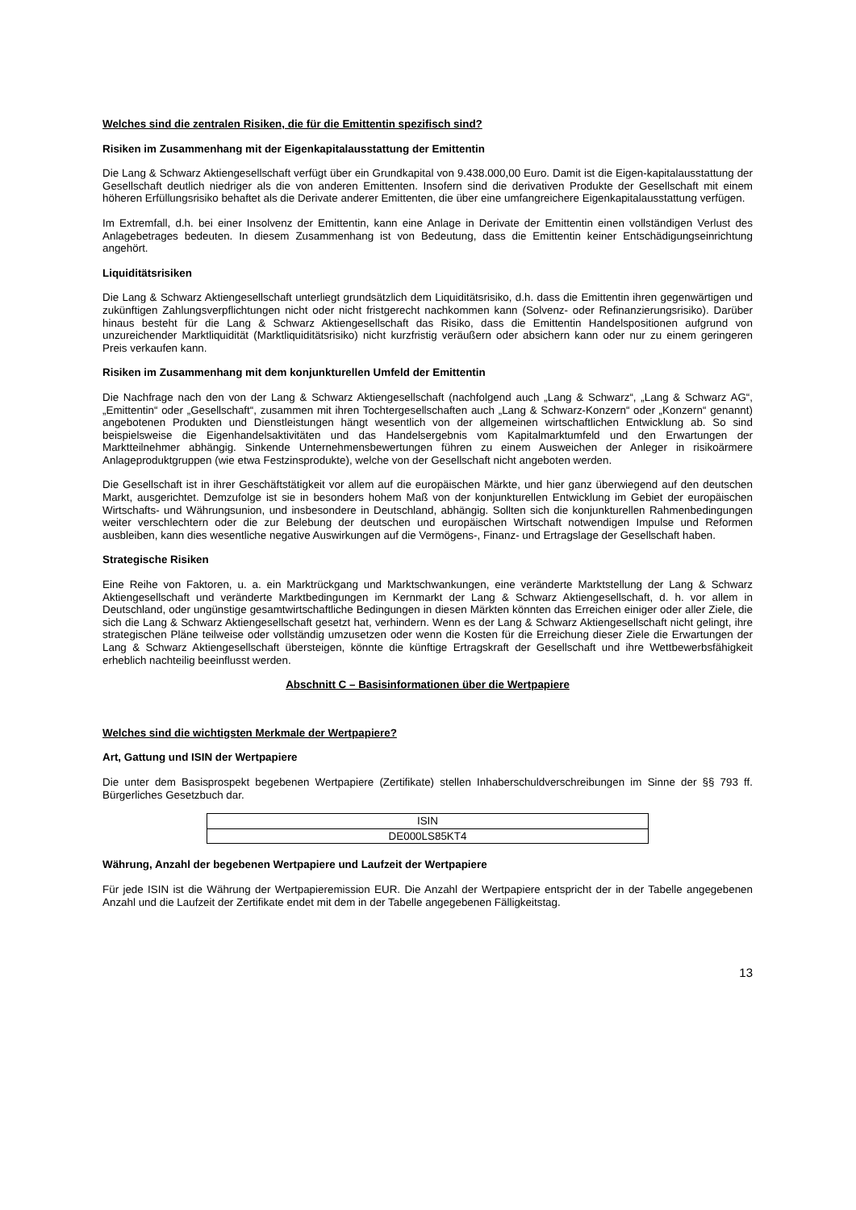Welches sind die zentralen Risiken, die für die Emittentin spezifisch sind?
Risiken im Zusammenhang mit der Eigenkapitalausstattung der Emittentin
Die Lang & Schwarz Aktiengesellschaft verfügt über ein Grundkapital von 9.438.000,00 Euro. Damit ist die Eigen-kapitalausstattung der Gesellschaft deutlich niedriger als die von anderen Emittenten. Insofern sind die derivativen Produkte der Gesellschaft mit einem höheren Erfüllungsrisiko behaftet als die Derivate anderer Emittenten, die über eine umfangreichere Eigenkapitalausstattung verfügen.
Im Extremfall, d.h. bei einer Insolvenz der Emittentin, kann eine Anlage in Derivate der Emittentin einen vollständigen Verlust des Anlagebetrages bedeuten. In diesem Zusammenhang ist von Bedeutung, dass die Emittentin keiner Entschädigungseinrichtung angehört.
Liquiditätsrisiken
Die Lang & Schwarz Aktiengesellschaft unterliegt grundsätzlich dem Liquiditätsrisiko, d.h. dass die Emittentin ihren gegenwärtigen und zukünftigen Zahlungsverpflichtungen nicht oder nicht fristgerecht nachkommen kann (Solvenz- oder Refinanzierungsrisiko). Darüber hinaus besteht für die Lang & Schwarz Aktiengesellschaft das Risiko, dass die Emittentin Handelspositionen aufgrund von unzureichender Marktliquidität (Marktliquiditätsrisiko) nicht kurzfristig veräußern oder absichern kann oder nur zu einem geringeren Preis verkaufen kann.
Risiken im Zusammenhang mit dem konjunkturellen Umfeld der Emittentin
Die Nachfrage nach den von der Lang & Schwarz Aktiengesellschaft (nachfolgend auch „Lang & Schwarz“, „Lang & Schwarz AG“, „Emittentin“ oder „Gesellschaft“, zusammen mit ihren Tochtergesellschaften auch „Lang & Schwarz-Konzern“ oder „Konzern“ genannt) angebotenen Produkten und Dienstleistungen hängt wesentlich von der allgemeinen wirtschaftlichen Entwicklung ab. So sind beispielsweise die Eigenhandelsaktivitäten und das Handelsergebnis vom Kapitalmarktumfeld und den Erwartungen der Marktteilnehmer abhängig. Sinkende Unternehmensbewertungen führen zu einem Ausweichen der Anleger in risikoärmere Anlageproduktgruppen (wie etwa Festzinsprodukte), welche von der Gesellschaft nicht angeboten werden.
Die Gesellschaft ist in ihrer Geschäftstätigkeit vor allem auf die europäischen Märkte, und hier ganz überwiegend auf den deutschen Markt, ausgerichtet. Demzufolge ist sie in besonders hohem Maß von der konjunkturellen Entwicklung im Gebiet der europäischen Wirtschafts- und Währungsunion, und insbesondere in Deutschland, abhängig. Sollten sich die konjunkturellen Rahmenbedingungen weiter verschlechtern oder die zur Belebung der deutschen und europäischen Wirtschaft notwendigen Impulse und Reformen ausbleiben, kann dies wesentliche negative Auswirkungen auf die Vermögens-, Finanz- und Ertragslage der Gesellschaft haben.
Strategische Risiken
Eine Reihe von Faktoren, u. a. ein Marktrückgang und Marktschwankungen, eine veränderte Marktstellung der Lang & Schwarz Aktiengesellschaft und veränderte Marktbedingungen im Kernmarkt der Lang & Schwarz Aktiengesellschaft, d. h. vor allem in Deutschland, oder ungünstige gesamtwirtschaftliche Bedingungen in diesen Märkten könnten das Erreichen einiger oder aller Ziele, die sich die Lang & Schwarz Aktiengesellschaft gesetzt hat, verhindern. Wenn es der Lang & Schwarz Aktiengesellschaft nicht gelingt, ihre strategischen Pläne teilweise oder vollständig umzusetzen oder wenn die Kosten für die Erreichung dieser Ziele die Erwartungen der Lang & Schwarz Aktiengesellschaft übersteigen, könnte die künftige Ertragskraft der Gesellschaft und ihre Wettbewerbsfähigkeit erheblich nachteilig beeinflusst werden.
Abschnitt C – Basisinformationen über die Wertpapiere
Welches sind die wichtigsten Merkmale der Wertpapiere?
Art, Gattung und ISIN der Wertpapiere
Die unter dem Basisprospekt begebenen Wertpapiere (Zertifikate) stellen Inhaberschuldverschreibungen im Sinne der §§ 793 ff. Bürgerliches Gesetzbuch dar.
| ISIN |
| DE000LS85KT4 |
Währung, Anzahl der begebenen Wertpapiere und Laufzeit der Wertpapiere
Für jede ISIN ist die Währung der Wertpapieremission EUR. Die Anzahl der Wertpapiere entspricht der in der Tabelle angegebenen Anzahl und die Laufzeit der Zertifikate endet mit dem in der Tabelle angegebenen Fälligkeitstag.
13